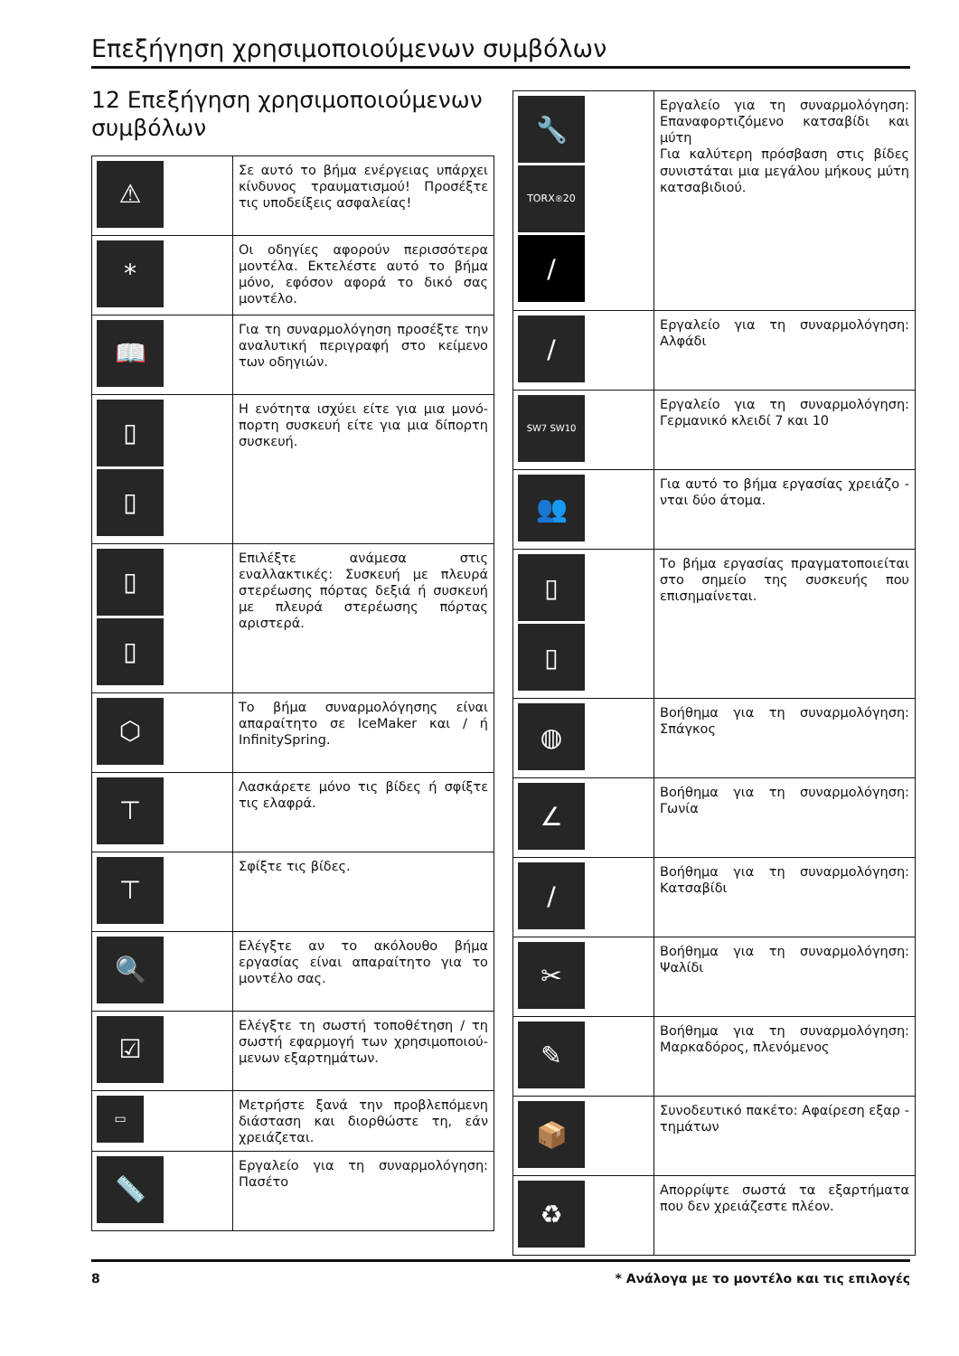Επεξήγηση χρησιμοποιούμενων συμβόλων
12 Επεξήγηση χρησιμοποιούμενων συμβόλων
| ⚠ | Σε αυτό το βήμα ενέργειας υπάρχει κίνδυνος τραυματισμού! Προσέξτε τις υποδείξεις ασφαλείας! |
| * | Οι οδηγίες αφορούν περισσότερα μοντέλα. Εκτελέστε αυτό το βήμα μόνο, εφόσον αφορά το δικό σας μοντέλο. |
| 📖 | Για τη συναρμολόγηση προσέξτε την αναλυτική περιγραφή στο κείμενο των οδηγιών. |
| ▯ ▯ | Η ενότητα ισχύει είτε για μια μονό-πορτη συσκευή είτε για μια δίπορτη συσκευή. |
| ▯ ▯ | Επιλέξτε ανάμεσα στις εναλλακτικές: Συσκευή με πλευρά στερέωσης πόρτας δεξιά ή συσκευή με πλευρά στερέωσης πόρτας αριστερά. |
| ⬡ | Το βήμα συναρμολόγησης είναι απαραίτητο σε IceMaker και / ή InfinitySpring. |
| ⊤ | Λασκάρετε μόνο τις βίδες ή σφίξτε τις ελαφρά. |
| ⊤ | Σφίξτε τις βίδες. |
| 🔍 | Ελέγξτε αν το ακόλουθο βήμα εργασίας είναι απαραίτητο για το μοντέλο σας. |
| ☑ | Ελέγξτε τη σωστή τοποθέτηση / τη σωστή εφαρμογή των χρησιμοποιού-μενων εξαρτημάτων. |
| ▭ | Μετρήστε ξανά την προβλεπόμενη διάσταση και διορθώστε τη, εάν χρειάζεται. |
| 📏 | Εργαλείο για τη συναρμολόγηση: Πασέτο |
| 🔧 TORX<sup>®</sup> 20 / | Εργαλείο για τη συναρμολόγηση: Επαναφορτιζόμενο κατσαβίδι και μύτη Για καλύτερη πρόσβαση στις βίδες συνιστάται μια μεγάλου μήκους μύτη κατσαβιδιού. |
| / | Εργαλείο για τη συναρμολόγηση: Αλφάδι |
| SW7 SW10 | Εργαλείο για τη συναρμολόγηση: Γερμανικό κλειδί 7 και 10 |
| 👥 | Για αυτό το βήμα εργασίας χρειάζο - νται δύο άτομα. |
| ▯ ▯ | Το βήμα εργασίας πραγματοποιείται στο σημείο της συσκευής που επισημαίνεται. |
| ◍ | Βοήθημα για τη συναρμολόγηση: Σπάγκος |
| ∠ | Βοήθημα για τη συναρμολόγηση: Γωνία |
| / | Βοήθημα για τη συναρμολόγηση: Κατσαβίδι |
| ✂ | Βοήθημα για τη συναρμολόγηση: Ψαλίδι |
| ✎ | Βοήθημα για τη συναρμολόγηση: Μαρκαδόρος, πλενόμενος |
| 📦 | Συνοδευτικό πακέτο: Αφαίρεση εξαρ - τημάτων |
| ♻ | Απορρίψτε σωστά τα εξαρτήματα που δεν χρειάζεστε πλέον. |
8 * Ανάλογα με το μοντέλο και τις επιλογές